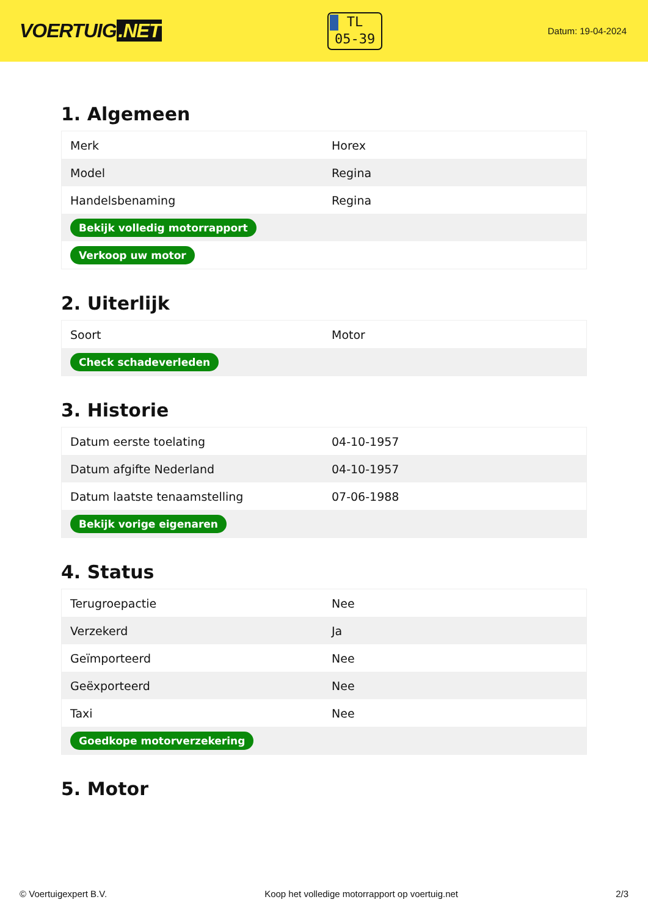VOERTUIG.NET
TL
05-39
Datum: 19-04-2024
1. Algemeen
| Merk | Horex |
| Model | Regina |
| Handelsbenaming | Regina |
| Bekijk volledig motorrapport | |
| Verkoop uw motor | |
2. Uiterlijk
| Soort | Motor |
| Check schadeverleden | |
3. Historie
| Datum eerste toelating | 04-10-1957 |
| Datum afgifte Nederland | 04-10-1957 |
| Datum laatste tenaamstelling | 07-06-1988 |
| Bekijk vorige eigenaren | |
4. Status
| Terugroepactie | Nee |
| Verzekerd | Ja |
| Geïmporteerd | Nee |
| Geëxporteerd | Nee |
| Taxi | Nee |
| Goedkope motorverzekering | |
5. Motor
© Voertuigexpert B.V. Koop het volledige motorrapport op voertuig.net 2/3